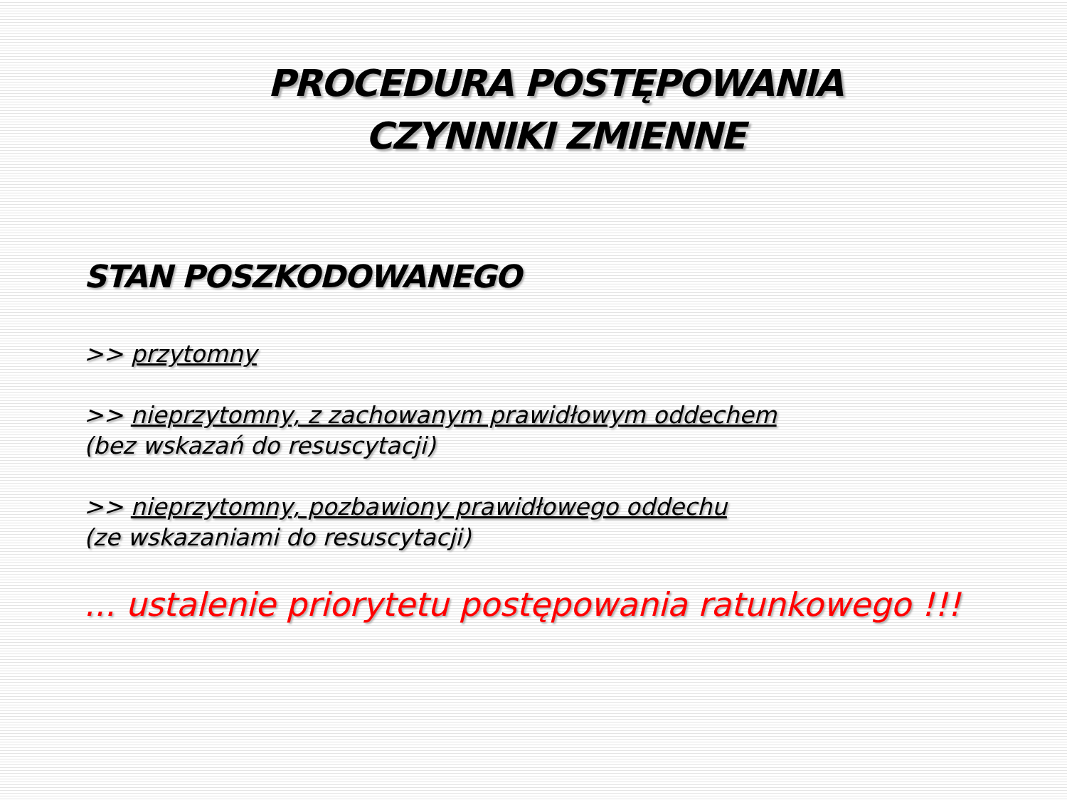PROCEDURA POSTĘPOWANIA
CZYNNIKI ZMIENNE
STAN POSZKODOWANEGO
>> przytomny
>> nieprzytomny, z zachowanym prawidłowym oddechem
(bez wskazań do resuscytacji)
>> nieprzytomny, pozbawiony prawidłowego oddechu
(ze wskazaniami do resuscytacji)
... ustalenie priorytetu postępowania ratunkowego !!!